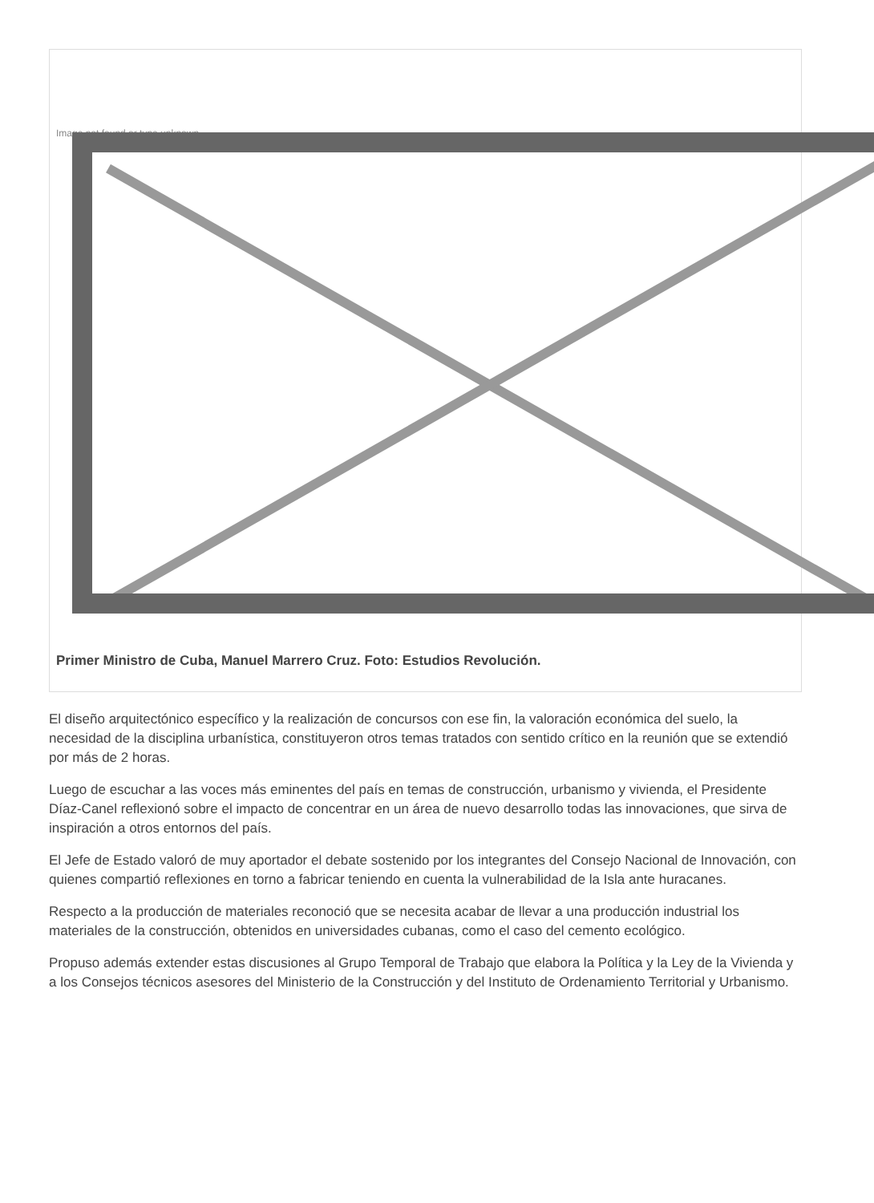Image not found or type unknown
Primer Ministro de Cuba, Manuel Marrero Cruz. Foto: Estudios Revolución.
El diseño arquitectónico específico y la realización de concursos con ese fin, la valoración económica del suelo, la necesidad de la disciplina urbanística, constituyeron otros temas tratados con sentido crítico en la reunión que se extendió por más de 2 horas.
Luego de escuchar a las voces más eminentes del país en temas de construcción, urbanismo y vivienda, el Presidente Díaz-Canel reflexionó sobre el impacto de concentrar en un área de nuevo desarrollo todas las innovaciones, que sirva de inspiración a otros entornos del país.
El Jefe de Estado valoró de muy aportador el debate sostenido por los integrantes del Consejo Nacional de Innovación, con quienes compartió reflexiones en torno a fabricar teniendo en cuenta la vulnerabilidad de la Isla ante huracanes.
Respecto a la producción de materiales reconoció que se necesita acabar de llevar a una producción industrial los materiales de la construcción, obtenidos en universidades cubanas, como el caso del cemento ecológico.
Propuso además extender estas discusiones al Grupo Temporal de Trabajo que elabora la Política y la Ley de la Vivienda y a los Consejos técnicos asesores del Ministerio de la Construcción y del Instituto de Ordenamiento Territorial y Urbanismo.